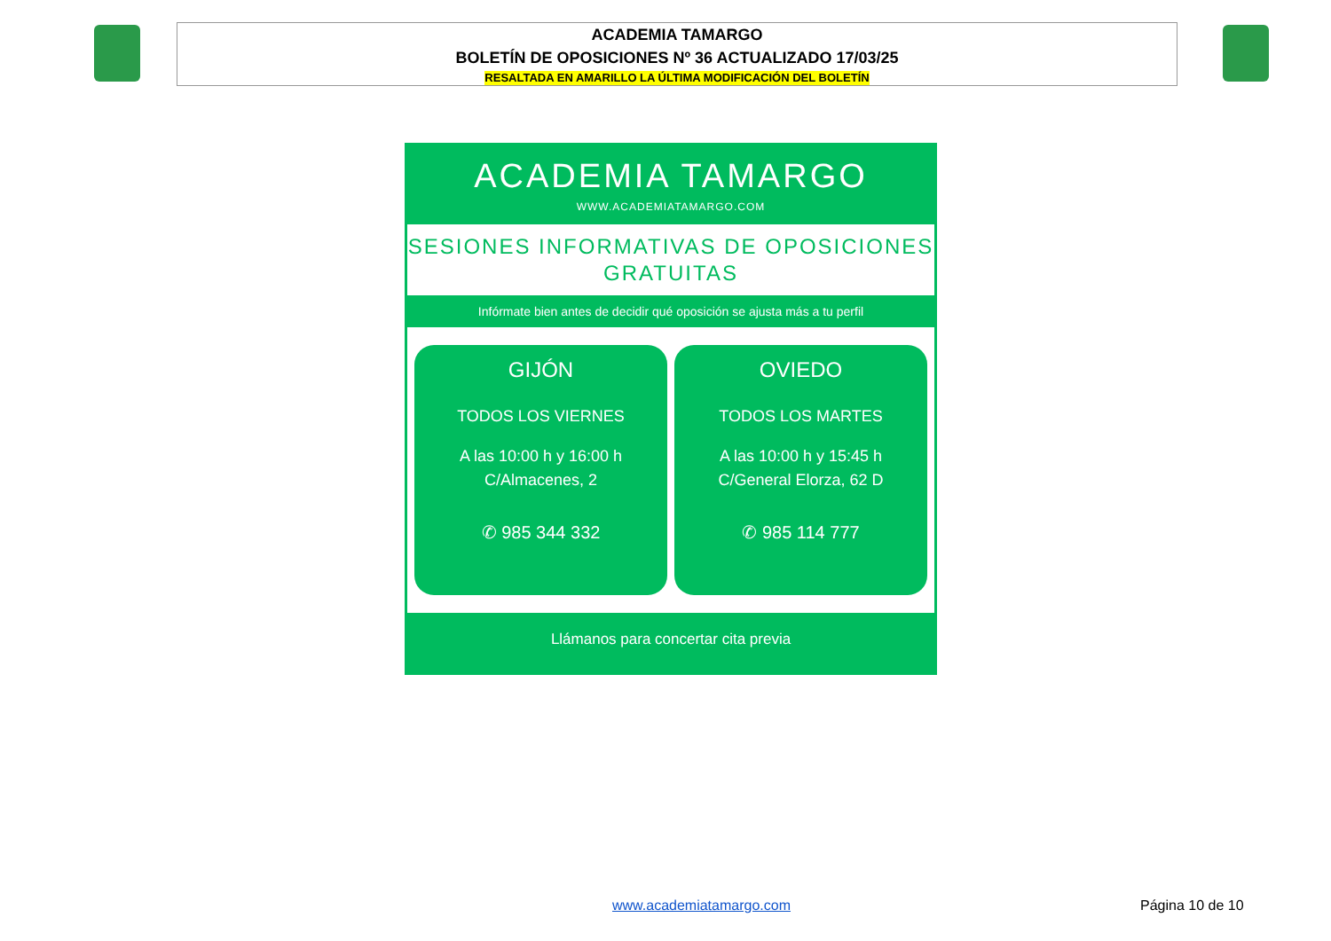ACADEMIA TAMARGO
BOLETÍN DE OPOSICIONES Nº 36 ACTUALIZADO 17/03/25
RESALTADA EN AMARILLO LA ÚLTIMA MODIFICACIÓN DEL BOLETÍN
ACADEMIA TAMARGO
WWW.ACADEMIATAMARGO.COM
SESIONES INFORMATIVAS DE OPOSICIONES
GRATUITAS
Infórmate bien antes de decidir qué oposición se ajusta más a tu perfil
GIJÓN
TODOS LOS VIERNES
A las 10:00 h y 16:00 h
C/Almacenes, 2
✆ 985 344 332
OVIEDO
TODOS LOS MARTES
A las 10:00 h y 15:45 h
C/General Elorza, 62 D
✆ 985 114 777
Llámanos para concertar cita previa
www.academiatamargo.com Página 10 de 10